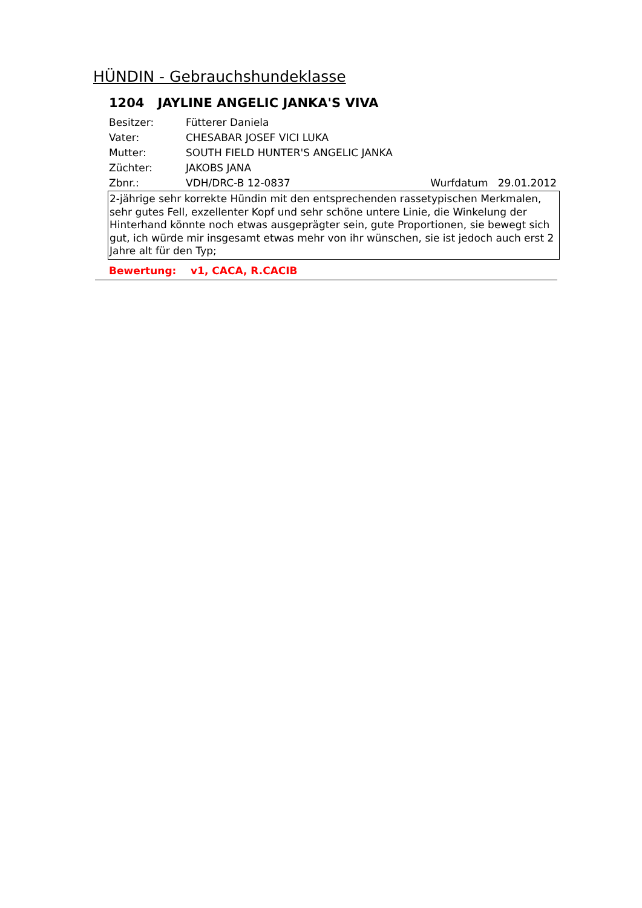HÜNDIN - Gebrauchshundeklasse
1204 JAYLINE ANGELIC JANKA'S VIVA
Besitzer: Fütterer Daniela
Vater: CHESABAR JOSEF VICI LUKA
Mutter: SOUTH FIELD HUNTER'S ANGELIC JANKA
Züchter: JAKOBS JANA
Zbnr.: VDH/DRC-B 12-0837 Wurfdatum 29.01.2012
2-jährige sehr korrekte Hündin mit den entsprechenden rassetypischen Merkmalen, sehr gutes Fell, exzellenter Kopf und sehr schöne untere Linie, die Winkelung der Hinterhand könnte noch etwas ausgeprägter sein, gute Proportionen, sie bewegt sich gut, ich würde mir insgesamt etwas mehr von ihr wünschen, sie ist jedoch auch erst 2 Jahre alt für den Typ;
Bewertung: v1, CACA, R.CACIB